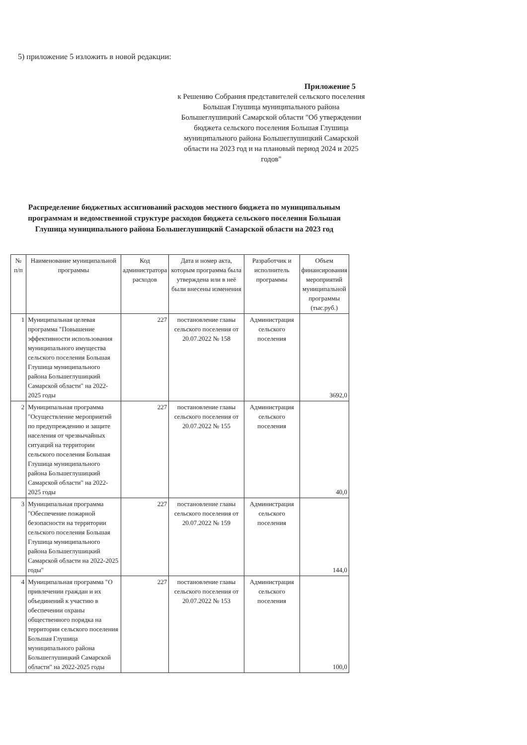5) приложение 5 изложить в новой редакции:
Приложение 5
к Решению Собрания представителей сельского поселения Большая Глушица муниципального района Большеглушицкий Самарской области "Об утверждении бюджета сельского поселения Большая Глушица муниципального района Большеглушицкий Самарской области на 2023 год и на плановый период 2024 и 2025 годов"
Распределение бюджетных ассигнований расходов местного бюджета по муниципальным программам и ведомственной структуре расходов бюджета сельского поселения Большая Глушица муниципального района Большеглушицкий Самарской области на 2023 год
| № п/п | Наименование муниципальной программы | Код администратора расходов | Дата и номер акта, которым программа была утверждена или в неё были внесены изменения | Разработчик и исполнитель программы | Объем финансирования мероприятий муниципальной программы (тыс.руб.) |
| --- | --- | --- | --- | --- | --- |
| 1 | Муниципальная целевая программа "Повышение эффективности использования муниципального имущества сельского поселения Большая Глушица муниципального района Большеглушицкий Самарской области" на 2022-2025 годы | 227 | постановление главы сельского поселения от 20.07.2022 № 158 | Администрация сельского поселения | 3692,0 |
| 2 | Муниципальная программа "Осуществление мероприятий по предупреждению и защите населения от чрезвычайных ситуаций на территории сельского поселения Большая Глушица муниципального района Большеглушицкий Самарской области" на 2022-2025 годы | 227 | постановление главы сельского поселения от 20.07.2022 № 155 | Администрация сельского поселения | 40,0 |
| 3 | Муниципальная программа "Обеспечение пожарной безопасности на территории сельского поселения Большая Глушица муниципального района Большеглушицкий Самарской области на 2022-2025 годы" | 227 | постановление главы сельского поселения от 20.07.2022 № 159 | Администрация сельского поселения | 144,0 |
| 4 | Муниципальная программа "О привлечении граждан и их объединений к участию в обеспечении охраны общественного порядка на территории сельского поселения Большая Глушица муниципального района Большеглушицкий Самарской области" на 2022-2025 годы | 227 | постановление главы сельского поселения от 20.07.2022 № 153 | Администрация сельского поселения | 100,0 |